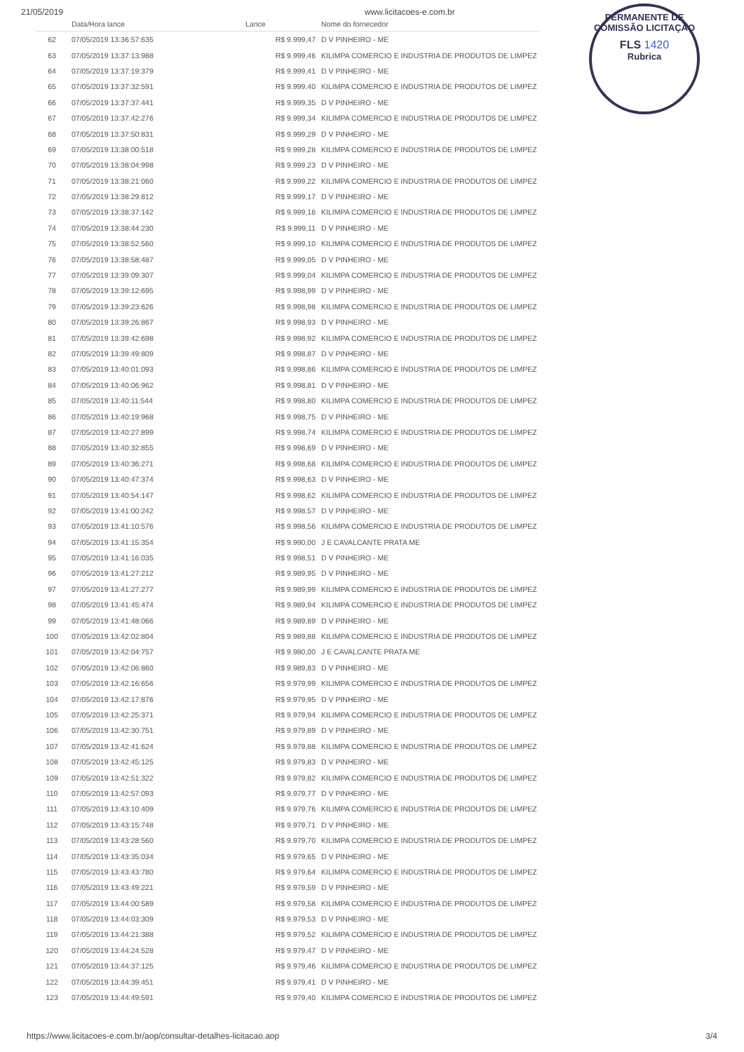21/05/2019 www.licitacoes-e.com.br
PERMANENTE DE
COMISSÃO LICITAÇÃO
FLS 1420
Rubrica
| | Data/Hora lance | Lance | Nome do fornecedor |
| --- | --- | --- | --- |
| 62 | 07/05/2019 13:36:57:635 | R$ 9.999,47 | D V PINHEIRO - ME |
| 63 | 07/05/2019 13:37:13:988 | R$ 9.999,46 | KILIMPA COMERCIO E INDUSTRIA DE PRODUTOS DE LIMPEZ |
| 64 | 07/05/2019 13:37:19:379 | R$ 9.999,41 | D V PINHEIRO - ME |
| 65 | 07/05/2019 13:37:32:591 | R$ 9.999,40 | KILIMPA COMERCIO E INDUSTRIA DE PRODUTOS DE LIMPEZ |
| 66 | 07/05/2019 13:37:37:441 | R$ 9.999,35 | D V PINHEIRO - ME |
| 67 | 07/05/2019 13:37:42:276 | R$ 9.999,34 | KILIMPA COMERCIO E INDUSTRIA DE PRODUTOS DE LIMPEZ |
| 68 | 07/05/2019 13:37:50:831 | R$ 9.999,29 | D V PINHEIRO - ME |
| 69 | 07/05/2019 13:38:00:518 | R$ 9.999,28 | KILIMPA COMERCIO E INDUSTRIA DE PRODUTOS DE LIMPEZ |
| 70 | 07/05/2019 13:38:04:998 | R$ 9.999,23 | D V PINHEIRO - ME |
| 71 | 07/05/2019 13:38:21:060 | R$ 9.999,22 | KILIMPA COMERCIO E INDUSTRIA DE PRODUTOS DE LIMPEZ |
| 72 | 07/05/2019 13:38:29:812 | R$ 9.999,17 | D V PINHEIRO - ME |
| 73 | 07/05/2019 13:38:37:142 | R$ 9.999,16 | KILIMPA COMERCIO E INDUSTRIA DE PRODUTOS DE LIMPEZ |
| 74 | 07/05/2019 13:38:44:230 | R$ 9.999,11 | D V PINHEIRO - ME |
| 75 | 07/05/2019 13:38:52:560 | R$ 9.999,10 | KILIMPA COMERCIO E INDUSTRIA DE PRODUTOS DE LIMPEZ |
| 76 | 07/05/2019 13:38:58:487 | R$ 9.999,05 | D V PINHEIRO - ME |
| 77 | 07/05/2019 13:39:09:307 | R$ 9.999,04 | KILIMPA COMERCIO E INDUSTRIA DE PRODUTOS DE LIMPEZ |
| 78 | 07/05/2019 13:39:12:695 | R$ 9.998,99 | D V PINHEIRO - ME |
| 79 | 07/05/2019 13:39:23:626 | R$ 9.998,98 | KILIMPA COMERCIO E INDUSTRIA DE PRODUTOS DE LIMPEZ |
| 80 | 07/05/2019 13:39:26:867 | R$ 9.998,93 | D V PINHEIRO - ME |
| 81 | 07/05/2019 13:39:42:698 | R$ 9.998,92 | KILIMPA COMERCIO E INDUSTRIA DE PRODUTOS DE LIMPEZ |
| 82 | 07/05/2019 13:39:49:809 | R$ 9.998,87 | D V PINHEIRO - ME |
| 83 | 07/05/2019 13:40:01:093 | R$ 9.998,86 | KILIMPA COMERCIO E INDUSTRIA DE PRODUTOS DE LIMPEZ |
| 84 | 07/05/2019 13:40:06:962 | R$ 9.998,81 | D V PINHEIRO - ME |
| 85 | 07/05/2019 13:40:11:544 | R$ 9.998,80 | KILIMPA COMERCIO E INDUSTRIA DE PRODUTOS DE LIMPEZ |
| 86 | 07/05/2019 13:40:19:968 | R$ 9.998,75 | D V PINHEIRO - ME |
| 87 | 07/05/2019 13:40:27:899 | R$ 9.998,74 | KILIMPA COMERCIO E INDUSTRIA DE PRODUTOS DE LIMPEZ |
| 88 | 07/05/2019 13:40:32:855 | R$ 9.998,69 | D V PINHEIRO - ME |
| 89 | 07/05/2019 13:40:36:271 | R$ 9.998,68 | KILIMPA COMERCIO E INDUSTRIA DE PRODUTOS DE LIMPEZ |
| 90 | 07/05/2019 13:40:47:374 | R$ 9.998,63 | D V PINHEIRO - ME |
| 91 | 07/05/2019 13:40:54:147 | R$ 9.998,62 | KILIMPA COMERCIO E INDUSTRIA DE PRODUTOS DE LIMPEZ |
| 92 | 07/05/2019 13:41:00:242 | R$ 9.998,57 | D V PINHEIRO - ME |
| 93 | 07/05/2019 13:41:10:576 | R$ 9.998,56 | KILIMPA COMERCIO E INDUSTRIA DE PRODUTOS DE LIMPEZ |
| 94 | 07/05/2019 13:41:15:354 | R$ 9.990,00 | J E CAVALCANTE PRATA ME |
| 95 | 07/05/2019 13:41:16:035 | R$ 9.998,51 | D V PINHEIRO - ME |
| 96 | 07/05/2019 13:41:27:212 | R$ 9.989,95 | D V PINHEIRO - ME |
| 97 | 07/05/2019 13:41:27:277 | R$ 9.989,99 | KILIMPA COMERCIO E INDUSTRIA DE PRODUTOS DE LIMPEZ |
| 98 | 07/05/2019 13:41:45:474 | R$ 9.989,94 | KILIMPA COMERCIO E INDUSTRIA DE PRODUTOS DE LIMPEZ |
| 99 | 07/05/2019 13:41:48:066 | R$ 9.989,89 | D V PINHEIRO - ME |
| 100 | 07/05/2019 13:42:02:804 | R$ 9.989,88 | KILIMPA COMERCIO E INDUSTRIA DE PRODUTOS DE LIMPEZ |
| 101 | 07/05/2019 13:42:04:757 | R$ 9.980,00 | J E CAVALCANTE PRATA ME |
| 102 | 07/05/2019 13:42:06:860 | R$ 9.989,83 | D V PINHEIRO - ME |
| 103 | 07/05/2019 13:42:16:656 | R$ 9.979,99 | KILIMPA COMERCIO E INDUSTRIA DE PRODUTOS DE LIMPEZ |
| 104 | 07/05/2019 13:42:17:876 | R$ 9.979,95 | D V PINHEIRO - ME |
| 105 | 07/05/2019 13:42:25:371 | R$ 9.979,94 | KILIMPA COMERCIO E INDUSTRIA DE PRODUTOS DE LIMPEZ |
| 106 | 07/05/2019 13:42:30:751 | R$ 9.979,89 | D V PINHEIRO - ME |
| 107 | 07/05/2019 13:42:41:624 | R$ 9.979,88 | KILIMPA COMERCIO E INDUSTRIA DE PRODUTOS DE LIMPEZ |
| 108 | 07/05/2019 13:42:45:125 | R$ 9.979,83 | D V PINHEIRO - ME |
| 109 | 07/05/2019 13:42:51:322 | R$ 9.979,82 | KILIMPA COMERCIO E INDUSTRIA DE PRODUTOS DE LIMPEZ |
| 110 | 07/05/2019 13:42:57:093 | R$ 9.979,77 | D V PINHEIRO - ME |
| 111 | 07/05/2019 13:43:10:409 | R$ 9.979,76 | KILIMPA COMERCIO E INDUSTRIA DE PRODUTOS DE LIMPEZ |
| 112 | 07/05/2019 13:43:15:748 | R$ 9.979,71 | D V PINHEIRO - ME |
| 113 | 07/05/2019 13:43:28:560 | R$ 9.979,70 | KILIMPA COMERCIO E INDUSTRIA DE PRODUTOS DE LIMPEZ |
| 114 | 07/05/2019 13:43:35:034 | R$ 9.979,65 | D V PINHEIRO - ME |
| 115 | 07/05/2019 13:43:43:780 | R$ 9.979,64 | KILIMPA COMERCIO E INDUSTRIA DE PRODUTOS DE LIMPEZ |
| 116 | 07/05/2019 13:43:49:221 | R$ 9.979,59 | D V PINHEIRO - ME |
| 117 | 07/05/2019 13:44:00:589 | R$ 9.979,58 | KILIMPA COMERCIO E INDUSTRIA DE PRODUTOS DE LIMPEZ |
| 118 | 07/05/2019 13:44:03:309 | R$ 9.979,53 | D V PINHEIRO - ME |
| 119 | 07/05/2019 13:44:21:388 | R$ 9.979,52 | KILIMPA COMERCIO E INDUSTRIA DE PRODUTOS DE LIMPEZ |
| 120 | 07/05/2019 13:44:24:528 | R$ 9.979,47 | D V PINHEIRO - ME |
| 121 | 07/05/2019 13:44:37:125 | R$ 9.979,46 | KILIMPA COMERCIO E INDUSTRIA DE PRODUTOS DE LIMPEZ |
| 122 | 07/05/2019 13:44:39:451 | R$ 9.979,41 | D V PINHEIRO - ME |
| 123 | 07/05/2019 13:44:49:591 | R$ 9.979,40 | KILIMPA COMERCIO E INDUSTRIA DE PRODUTOS DE LIMPEZ |
https://www.licitacoes-e.com.br/aop/consultar-detalhes-licitacao.aop 3/4